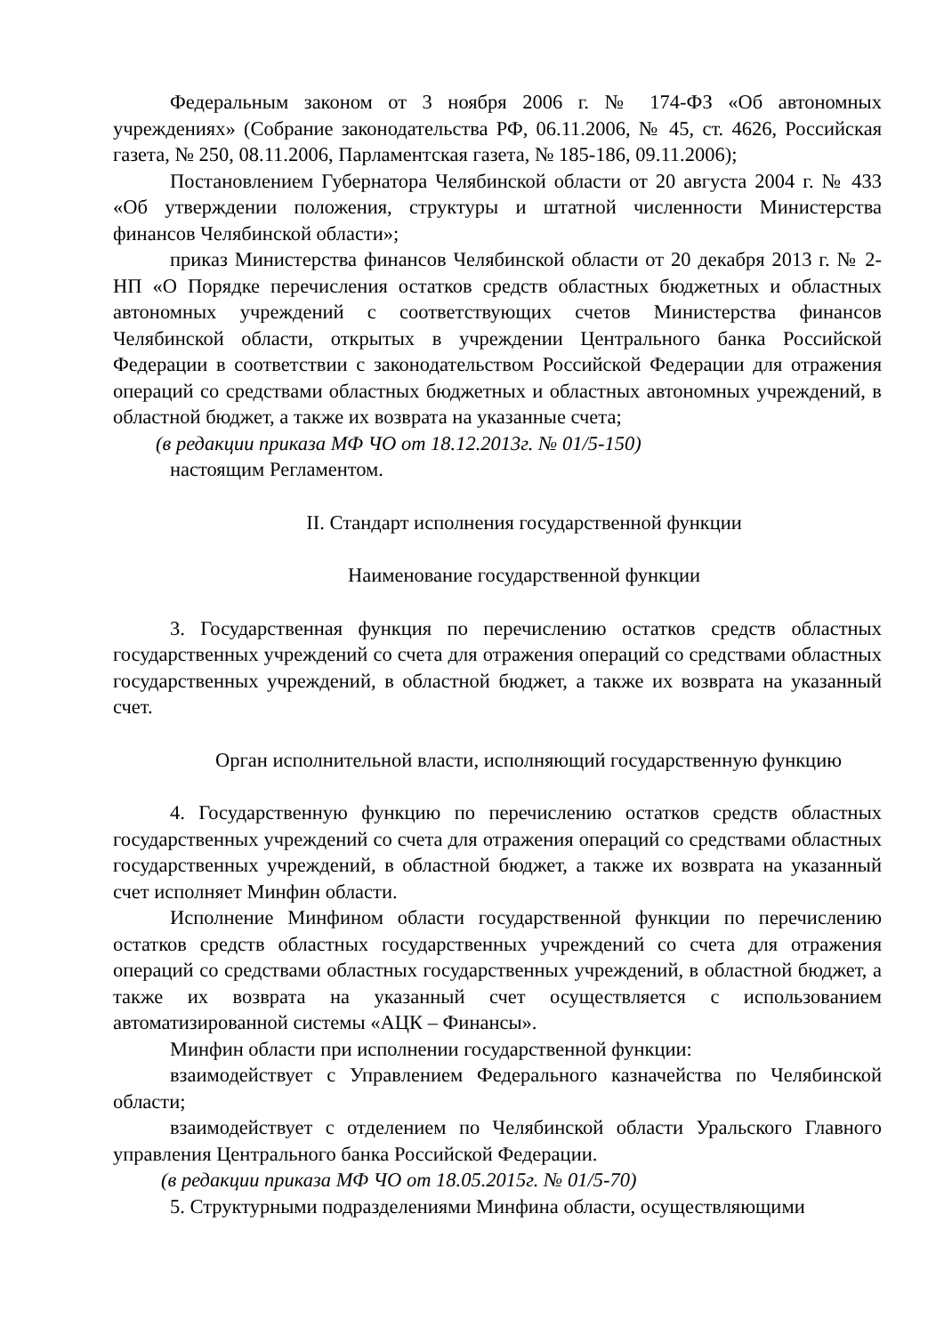Федеральным законом от 3 ноября 2006 г. № 174-ФЗ «Об автономных учреждениях» (Собрание законодательства РФ, 06.11.2006, № 45, ст. 4626, Российская газета, № 250, 08.11.2006, Парламентская газета, № 185-186, 09.11.2006);
Постановлением Губернатора Челябинской области от 20 августа 2004 г. № 433 «Об утверждении положения, структуры и штатной численности Министерства финансов Челябинской области»;
приказ Министерства финансов Челябинской области от 20 декабря 2013 г. № 2-НП «О Порядке перечисления остатков средств областных бюджетных и областных автономных учреждений с соответствующих счетов Министерства финансов Челябинской области, открытых в учреждении Центрального банка Российской Федерации в соответствии с законодательством Российской Федерации для отражения операций со средствами областных бюджетных и областных автономных учреждений, в областной бюджет, а также их возврата на указанные счета;
(в редакции приказа МФ ЧО от 18.12.2013г. № 01/5-150)
настоящим Регламентом.
II. Стандарт исполнения государственной функции
Наименование государственной функции
3. Государственная функция по перечислению остатков средств областных государственных учреждений со счета для отражения операций со средствами областных государственных учреждений, в областной бюджет, а также их возврата на указанный счет.
Орган исполнительной власти, исполняющий государственную функцию
4. Государственную функцию по перечислению остатков средств областных государственных учреждений со счета для отражения операций со средствами областных государственных учреждений, в областной бюджет, а также их возврата на указанный счет исполняет Минфин области.
Исполнение Минфином области государственной функции по перечислению остатков средств областных государственных учреждений со счета для отражения операций со средствами областных государственных учреждений, в областной бюджет, а также их возврата на указанный счет осуществляется с использованием автоматизированной системы «АЦК – Финансы».
Минфин области при исполнении государственной функции:
взаимодействует с Управлением Федерального казначейства по Челябинской области;
взаимодействует с отделением по Челябинской области Уральского Главного управления Центрального банка Российской Федерации.
(в редакции приказа МФ ЧО от 18.05.2015г. № 01/5-70)
5. Структурными подразделениями Минфина области, осуществляющими